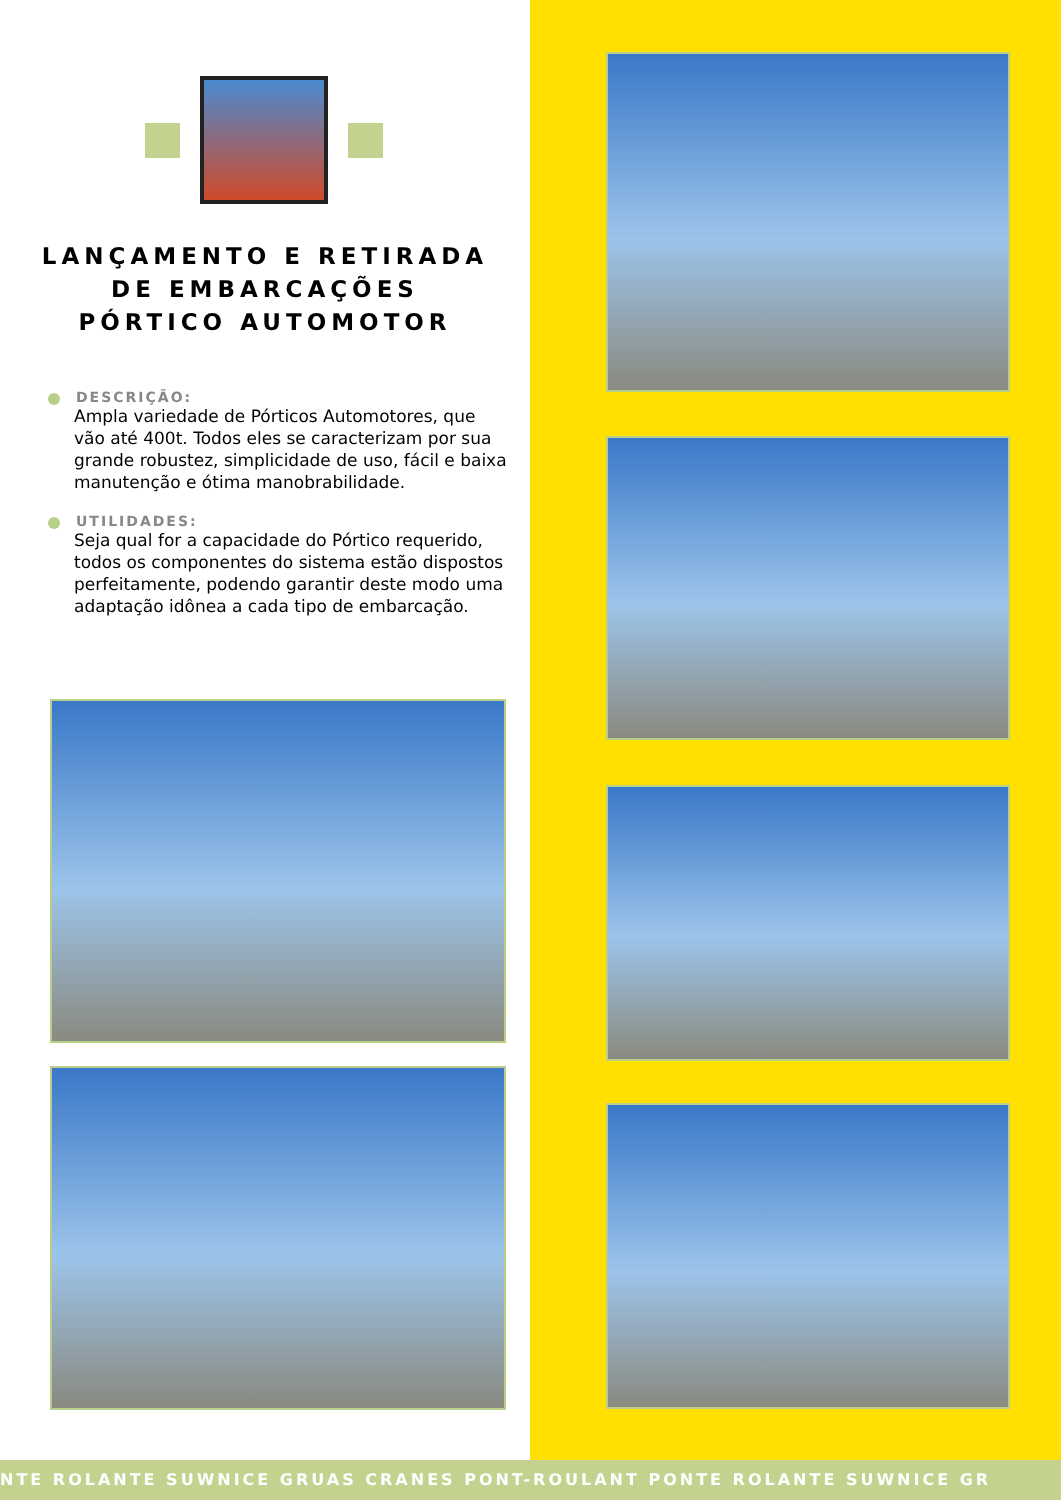LANÇAMENTO E RETIRADA
DE EMBARCAÇÕES
PÓRTICO AUTOMOTOR
DESCRIÇÃO:
Ampla variedade de Pórticos Automotores, que vão até 400t. Todos eles se caracterizam por sua grande robustez, simplicidade de uso, fácil e baixa manutenção e ótima manobrabilidade.
UTILIDADES:
Seja qual for a capacidade do Pórtico requerido, todos os componentes do sistema estão dispostos perfeitamente, podendo garantir deste modo uma adaptação idônea a cada tipo de embarcação.
NTE ROLANTE SUWNICE GRUAS CRANES PONT-ROULANT PONTE ROLANTE SUWNICE GR